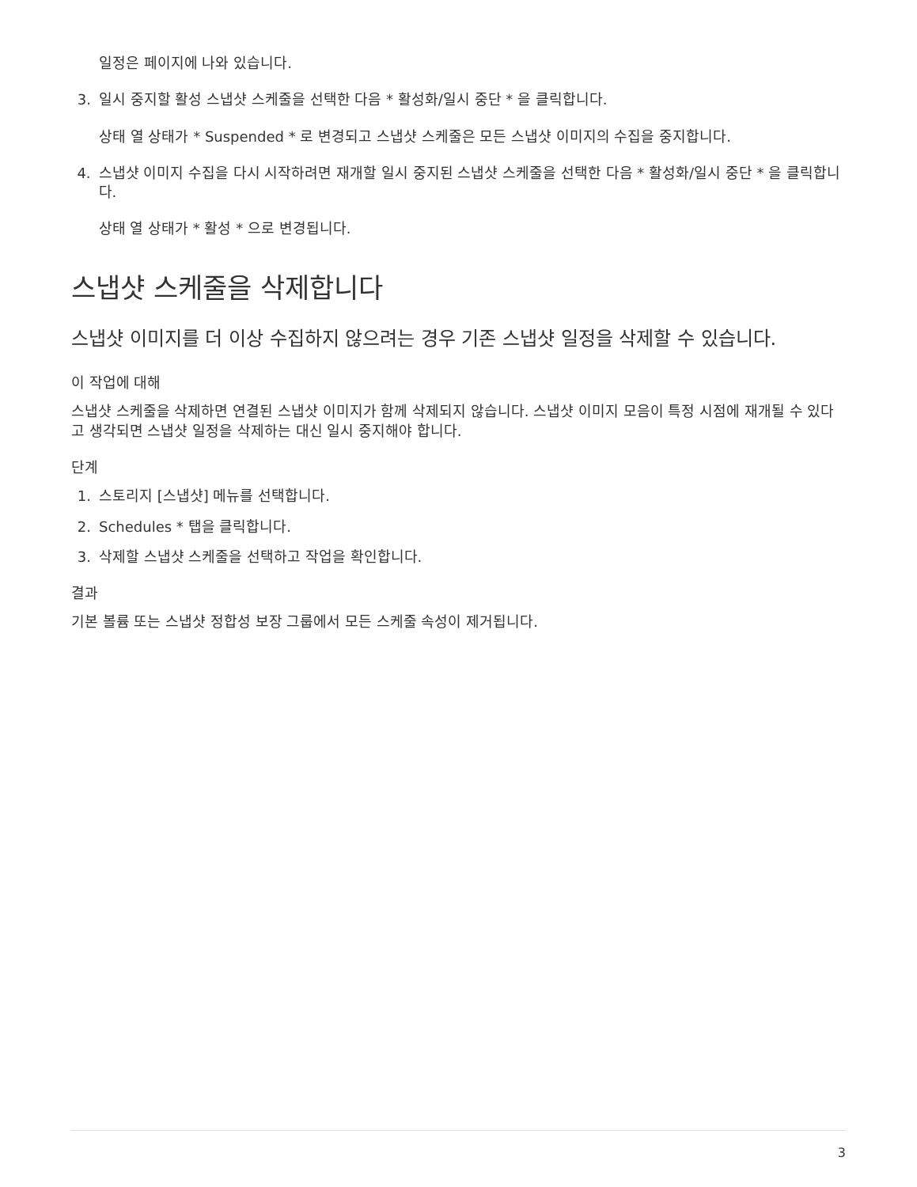일정은 페이지에 나와 있습니다.
3. 일시 중지할 활성 스냅샷 스케줄을 선택한 다음 * 활성화/일시 중단 * 을 클릭합니다.
상태 열 상태가 * Suspended * 로 변경되고 스냅샷 스케줄은 모든 스냅샷 이미지의 수집을 중지합니다.
4. 스냅샷 이미지 수집을 다시 시작하려면 재개할 일시 중지된 스냅샷 스케줄을 선택한 다음 * 활성화/일시 중단 * 을 클릭합니다.
상태 열 상태가 * 활성 * 으로 변경됩니다.
스냅샷 스케줄을 삭제합니다
스냅샷 이미지를 더 이상 수집하지 않으려는 경우 기존 스냅샷 일정을 삭제할 수 있습니다.
이 작업에 대해
스냅샷 스케줄을 삭제하면 연결된 스냅샷 이미지가 함께 삭제되지 않습니다. 스냅샷 이미지 모음이 특정 시점에 재개될 수 있다고 생각되면 스냅샷 일정을 삭제하는 대신 일시 중지해야 합니다.
단계
1. 스토리지 [스냅샷] 메뉴를 선택합니다.
2. Schedules * 탭을 클릭합니다.
3. 삭제할 스냅샷 스케줄을 선택하고 작업을 확인합니다.
결과
기본 볼륨 또는 스냅샷 정합성 보장 그룹에서 모든 스케줄 속성이 제거됩니다.
3